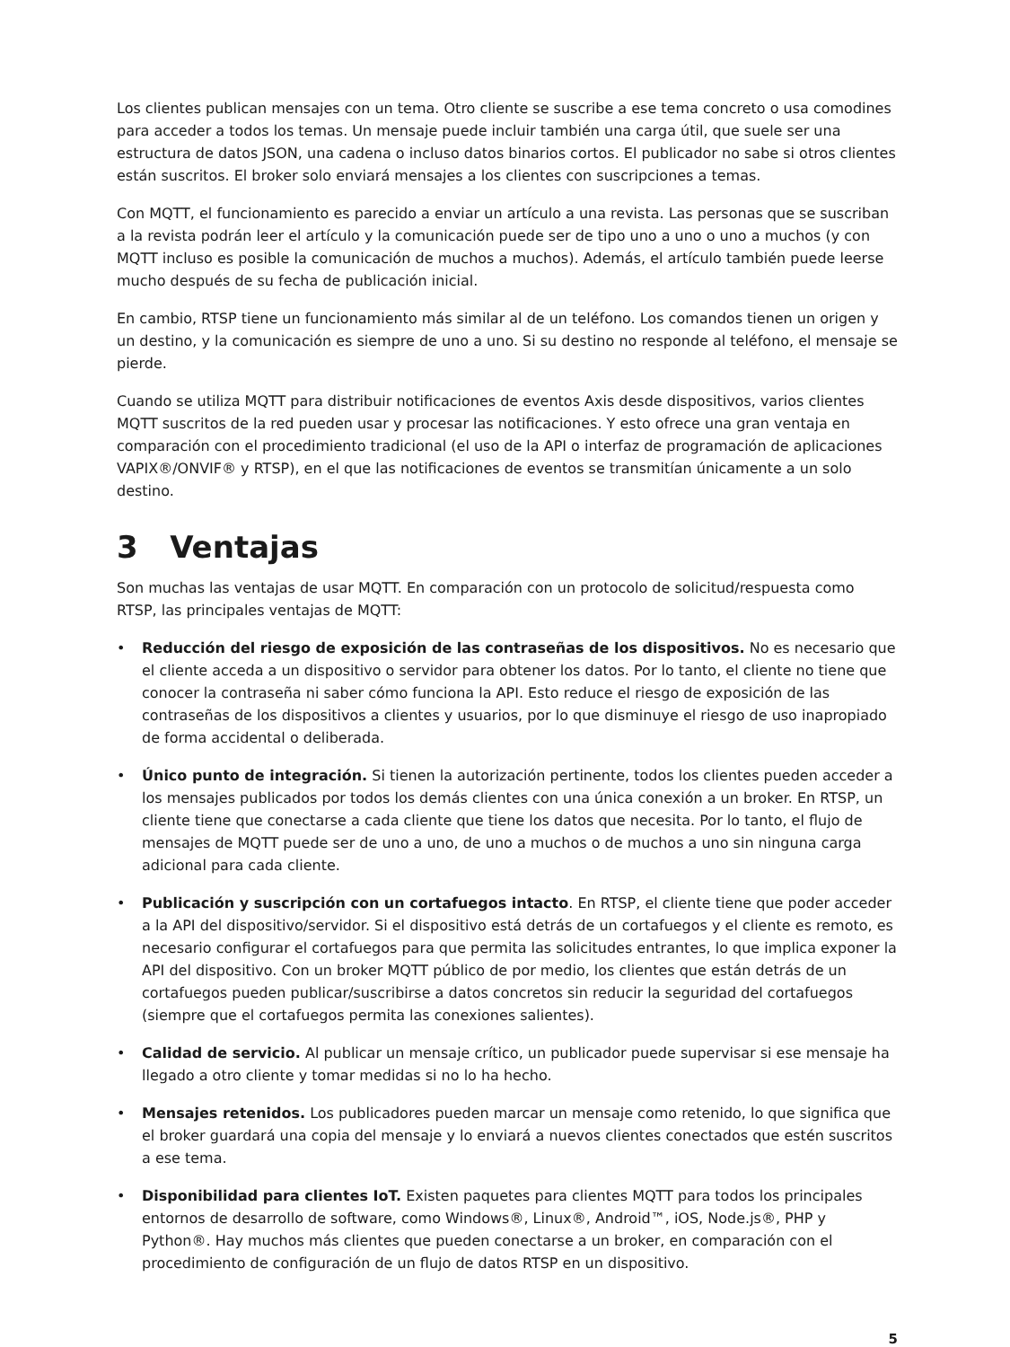Los clientes publican mensajes con un tema. Otro cliente se suscribe a ese tema concreto o usa comodines para acceder a todos los temas. Un mensaje puede incluir también una carga útil, que suele ser una estructura de datos JSON, una cadena o incluso datos binarios cortos. El publicador no sabe si otros clientes están suscritos. El broker solo enviará mensajes a los clientes con suscripciones a temas.
Con MQTT, el funcionamiento es parecido a enviar un artículo a una revista. Las personas que se suscriban a la revista podrán leer el artículo y la comunicación puede ser de tipo uno a uno o uno a muchos (y con MQTT incluso es posible la comunicación de muchos a muchos). Además, el artículo también puede leerse mucho después de su fecha de publicación inicial.
En cambio, RTSP tiene un funcionamiento más similar al de un teléfono. Los comandos tienen un origen y un destino, y la comunicación es siempre de uno a uno. Si su destino no responde al teléfono, el mensaje se pierde.
Cuando se utiliza MQTT para distribuir notificaciones de eventos Axis desde dispositivos, varios clientes MQTT suscritos de la red pueden usar y procesar las notificaciones. Y esto ofrece una gran ventaja en comparación con el procedimiento tradicional (el uso de la API o interfaz de programación de aplicaciones VAPIX®/ONVIF® y RTSP), en el que las notificaciones de eventos se transmitían únicamente a un solo destino.
3 Ventajas
Son muchas las ventajas de usar MQTT. En comparación con un protocolo de solicitud/respuesta como RTSP, las principales ventajas de MQTT:
• Reducción del riesgo de exposición de las contraseñas de los dispositivos. No es necesario que el cliente acceda a un dispositivo o servidor para obtener los datos. Por lo tanto, el cliente no tiene que conocer la contraseña ni saber cómo funciona la API. Esto reduce el riesgo de exposición de las contraseñas de los dispositivos a clientes y usuarios, por lo que disminuye el riesgo de uso inapropiado de forma accidental o deliberada.
• Único punto de integración. Si tienen la autorización pertinente, todos los clientes pueden acceder a los mensajes publicados por todos los demás clientes con una única conexión a un broker. En RTSP, un cliente tiene que conectarse a cada cliente que tiene los datos que necesita. Por lo tanto, el flujo de mensajes de MQTT puede ser de uno a uno, de uno a muchos o de muchos a uno sin ninguna carga adicional para cada cliente.
• Publicación y suscripción con un cortafuegos intacto. En RTSP, el cliente tiene que poder acceder a la API del dispositivo/servidor. Si el dispositivo está detrás de un cortafuegos y el cliente es remoto, es necesario configurar el cortafuegos para que permita las solicitudes entrantes, lo que implica exponer la API del dispositivo. Con un broker MQTT público de por medio, los clientes que están detrás de un cortafuegos pueden publicar/suscribirse a datos concretos sin reducir la seguridad del cortafuegos (siempre que el cortafuegos permita las conexiones salientes).
• Calidad de servicio. Al publicar un mensaje crítico, un publicador puede supervisar si ese mensaje ha llegado a otro cliente y tomar medidas si no lo ha hecho.
• Mensajes retenidos. Los publicadores pueden marcar un mensaje como retenido, lo que significa que el broker guardará una copia del mensaje y lo enviará a nuevos clientes conectados que estén suscritos a ese tema.
• Disponibilidad para clientes IoT. Existen paquetes para clientes MQTT para todos los principales entornos de desarrollo de software, como Windows®, Linux®, Android™, iOS, Node.js®, PHP y Python®. Hay muchos más clientes que pueden conectarse a un broker, en comparación con el procedimiento de configuración de un flujo de datos RTSP en un dispositivo.
5